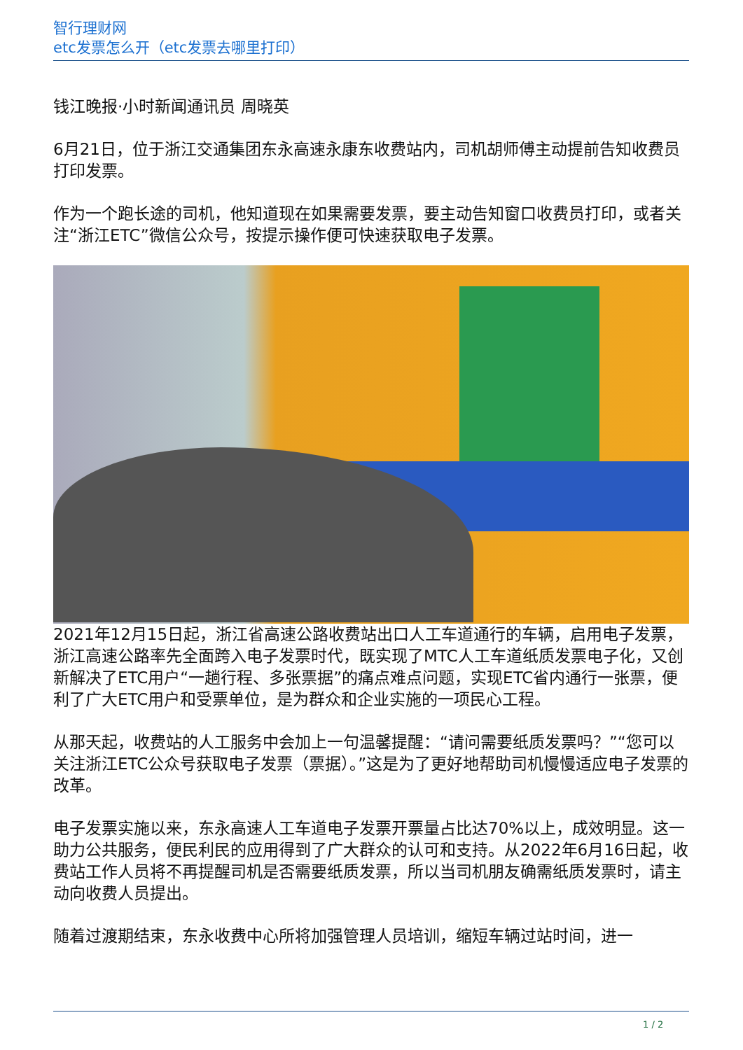智行理财网
etc发票怎么开（etc发票去哪里打印）
钱江晚报·小时新闻通讯员 周晓英
6月21日，位于浙江交通集团东永高速永康东收费站内，司机胡师傅主动提前告知收费员打印发票。
作为一个跑长途的司机，他知道现在如果需要发票，要主动告知窗口收费员打印，或者关注“浙江ETC”微信公众号，按提示操作便可快速获取电子发票。
2021年12月15日起，浙江省高速公路收费站出口人工车道通行的车辆，启用电子发票，浙江高速公路率先全面跨入电子发票时代，既实现了MTC人工车道纸质发票电子化，又创新解决了ETC用户“一趟行程、多张票据”的痛点难点问题，实现ETC省内通行一张票，便利了广大ETC用户和受票单位，是为群众和企业实施的一项民心工程。
从那天起，收费站的人工服务中会加上一句温馨提醒：“请问需要纸质发票吗？”“您可以关注浙江ETC公众号获取电子发票（票据）。”这是为了更好地帮助司机慢慢适应电子发票的改革。
电子发票实施以来，东永高速人工车道电子发票开票量占比达70%以上，成效明显。这一助力公共服务，便民利民的应用得到了广大群众的认可和支持。从2022年6月16日起，收费站工作人员将不再提醒司机是否需要纸质发票，所以当司机朋友确需纸质发票时，请主动向收费人员提出。
随着过渡期结束，东永收费中心所将加强管理人员培训，缩短车辆过站时间，进一
1 / 2